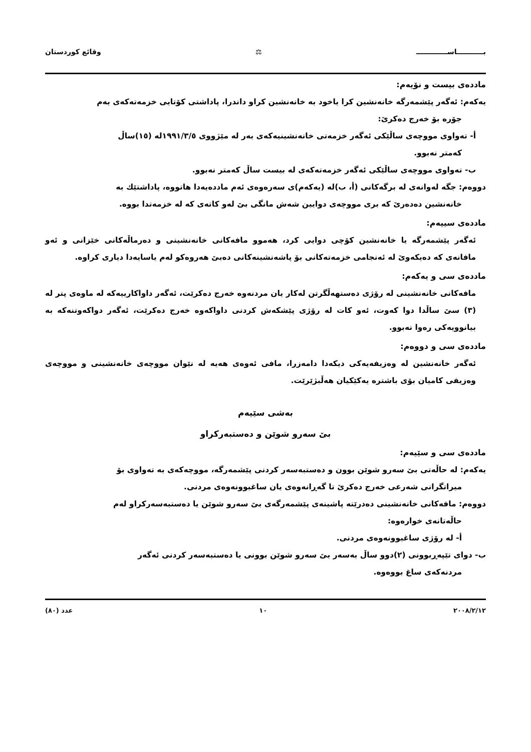بـــــــــــاســـــــــــــ ⚖ وقائع كوردستان
ماددەی بیست و نۆیەم:
یەكەم: ئەگەر پێشمەرگە خانەنشین كرا یاخود بە خانەنشین كراو داندرا، پاداشتی كۆتایی خزمەتەكەی بەم
جۆرە بۆ خەرج دەكرێ:
أ- تەواوی مووچەی ساڵێكی ئەگەر خزمەتی خانەنشینیەكەی بەر لە مێژووی ١٩٩١/٣/٥لە (١٥)ساڵ
كەمتر نەبوو.
ب- تەواوی مووچەی ساڵێكی ئەگەر خزمەتەكەی لە بیست ساڵ كەمتر نەبوو.
دووەم: جگە لەوانەی لە برگەكانی (أ، ب)لە (یەكەم)ی سەرەوەی ئەم ماددەیەدا هاتووە، پاداشتێك بە
خانەنشین دەدەرێ كە بری مووچەی دوایین شەش مانگی بێ لەو كاتەی كە لە خزمەتدا بووە.
ماددەی سییەم:
ئەگەر پێشمەرگە یا خانەنشین كۆچی دوایی كرد، هەموو مافەكانی خانەنشینی و دەرماڵەكانی خێزانی و ئەو مافانەی كە دەیكەوێ لە ئەنجامی خزمەتەكانی بۆ پاشەنشینەكانی دەبێ هەروەكو لەم یاسایەدا دیاری كراوە.
ماددەی سی و یەكەم:
مافەكانی خانەنشینی لە رۆژی دەستهەڵگرتن لەكار یان مردنەوە خەرج دەكرێت، ئەگەر داواكارییەكە لە ماوەی پتر لە (٣) سێ ساڵدا دوا كەوت، ئەو كات لە رۆژی پێشكەش كردنی داواكەوە خەرج دەكرێت، ئەگەر دواكەوتنەكە بە بیانوویەكی رەوا نەبوو.
ماددەی سی و دووەم:
ئەگەر خانەنشین لە وەزیفەیەكی دیكەدا دامەزرا، مافی ئەوەی هەیە لە نێوان مووچەی خانەنشینی و مووچەی وەزیفی كامیان بۆی باشترە یەكێكیان هەڵبژێرێت.
بەشی سێیەم
بێ سەرو شوێن و دەستبەركراو
ماددەی سی و سێیەم:
یەكەم: لە حاڵەتی بێ سەرو شوێن بوون و دەستبەسەر كردنی پێشمەرگە، مووچەكەی بە تەواوی بۆ
میراتگرانی شەرعی خەرج دەكرێ تا گەڕانەوەی یان ساغبوونەوەی مردنی.
دووەم: مافەكانی خانەنشینی دەدرێتە پاشینەی پێشمەرگەی بێ سەرو شوێن یا دەستبەسەركراو لەم
حاڵەتانەی خوارەوە:
أ- لە رۆژی ساغبوونەوەی مردنی.
ب- دوای تێپەڕبوونی (٢)دوو ساڵ بەسەر بێ سەرو شوێن بوونی یا دەستبەسەر كردنی ئەگەر
مردنەكەی ساغ بووەوە.
٢٠٠٨/٢/١٢ ١٠ عدد (٨٠)